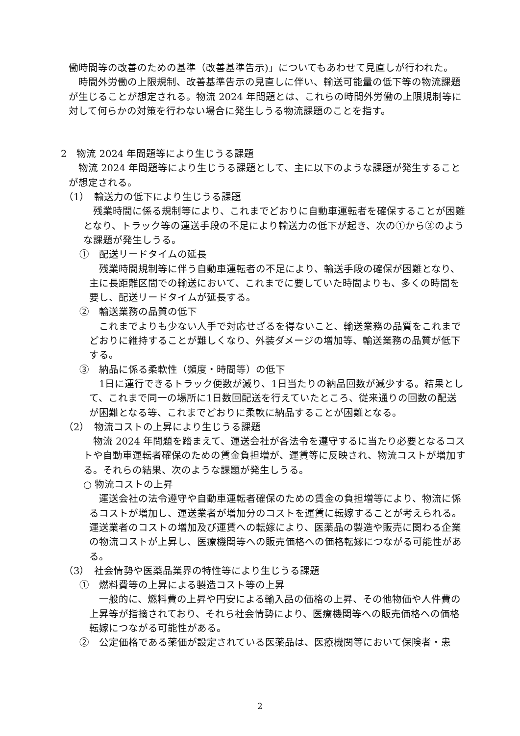働時間等の改善のための基準（改善基準告示)」についてもあわせて見直しが行われた。
　時間外労働の上限規制、改善基準告示の見直しに伴い、輸送可能量の低下等の物流課題が生じることが想定される。物流 2024 年問題とは、これらの時間外労働の上限規制等に対して何らかの対策を行わない場合に発生しうる物流課題のことを指す。
2　物流 2024 年問題等により生じうる課題
　物流 2024 年問題等により生じうる課題として、主に以下のような課題が発生することが想定される。
（1）　輸送力の低下により生じうる課題
　残業時間に係る規制等により、これまでどおりに自動車運転者を確保することが困難となり、トラック等の運送手段の不足により輸送力の低下が起き、次の①から③のような課題が発生しうる。
①　配送リードタイムの延長
　残業時間規制等に伴う自動車運転者の不足により、輸送手段の確保が困難となり、主に長距離区間での輸送において、これまでに要していた時間よりも、多くの時間を要し、配送リードタイムが延長する。
②　輸送業務の品質の低下
　これまでよりも少ない人手で対応せざるを得ないこと、輸送業務の品質をこれまでどおりに維持することが難しくなり、外装ダメージの増加等、輸送業務の品質が低下する。
③　納品に係る柔軟性（頻度・時間等）の低下
　1日に運行できるトラック便数が減り、1日当たりの納品回数が減少する。結果として、これまで同一の場所に1日数回配送を行えていたところ、従来通りの回数の配送が困難となる等、これまでどおりに柔軟に納品することが困難となる。
（2）　物流コストの上昇により生じうる課題
　物流 2024 年問題を踏まえて、運送会社が各法令を遵守するに当たり必要となるコストや自動車運転者確保のための賃金負担増が、運賃等に反映され、物流コストが増加する。それらの結果、次のような課題が発生しうる。
○ 物流コストの上昇
　運送会社の法令遵守や自動車運転者確保のための賃金の負担増等により、物流に係るコストが増加し、運送業者が増加分のコストを運賃に転嫁することが考えられる。運送業者のコストの増加及び運賃への転嫁により、医薬品の製造や販売に関わる企業の物流コストが上昇し、医療機関等への販売価格への価格転嫁につながる可能性がある。
（3）　社会情勢や医薬品業界の特性等により生じうる課題
①　燃料費等の上昇による製造コスト等の上昇
　一般的に、燃料費の上昇や円安による輸入品の価格の上昇、その他物価や人件費の上昇等が指摘されており、それら社会情勢により、医療機関等への販売価格への価格転嫁につながる可能性がある。
②　公定価格である薬価が設定されている医薬品は、医療機関等において保険者・患
2